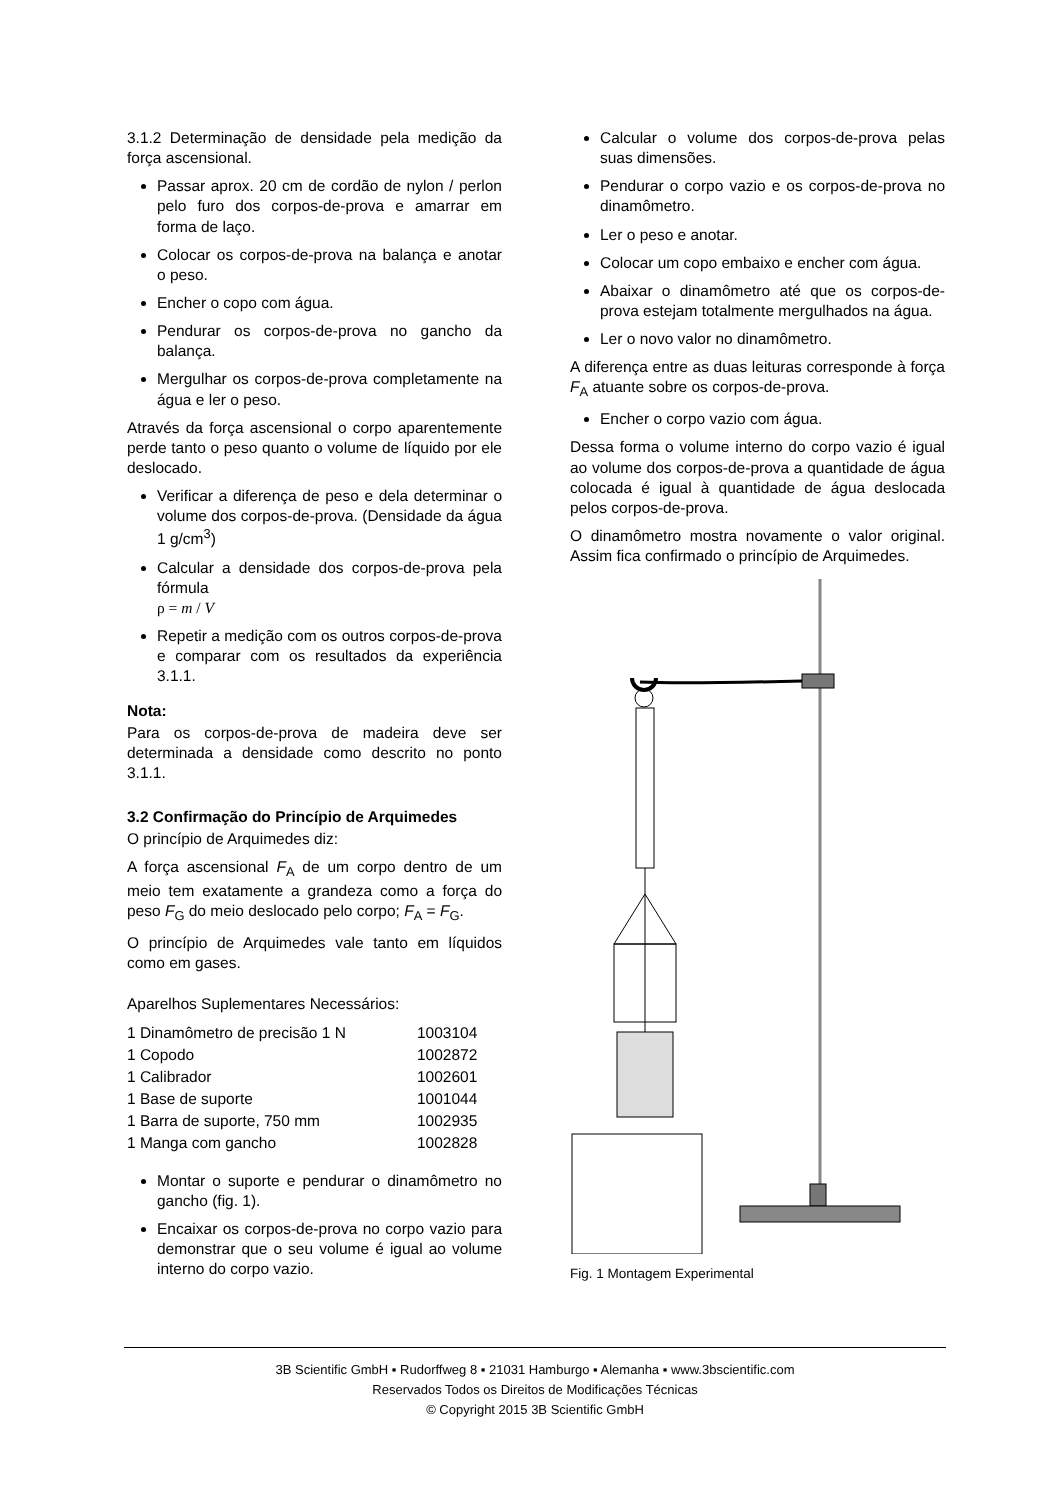3.1.2 Determinação de densidade pela medição da força ascensional.
Passar aprox. 20 cm de cordão de nylon / perlon pelo furo dos corpos-de-prova e amarrar em forma de laço.
Colocar os corpos-de-prova na balança e anotar o peso.
Encher o copo com água.
Pendurar os corpos-de-prova no gancho da balança.
Mergulhar os corpos-de-prova completamente na água e ler o peso.
Através da força ascensional o corpo aparentemente perde tanto o peso quanto o volume de líquido por ele deslocado.
Verificar a diferença de peso e dela determinar o volume dos corpos-de-prova. (Densidade da água 1 g/cm<sup>3</sup>)
Calcular a densidade dos corpos-de-prova pela fórmula
ρ = m / V
Repetir a medição com os outros corpos-de-prova e comparar com os resultados da experiência 3.1.1.
Nota:
Para os corpos-de-prova de madeira deve ser determinada a densidade como descrito no ponto 3.1.1.
3.2 Confirmação do Princípio de Arquimedes
O princípio de Arquimedes diz:
A força ascensional F<sub>A</sub> de um corpo dentro de um meio tem exatamente a grandeza como a força do peso F<sub>G</sub> do meio deslocado pelo corpo; F<sub>A</sub> = F<sub>G</sub>.
O princípio de Arquimedes vale tanto em líquidos como em gases.
Aparelhos Suplementares Necessários:
| 1 Dinamômetro de precisão 1 N | 1003104 |
| 1 Copodo | 1002872 |
| 1 Calibrador | 1002601 |
| 1 Base de suporte | 1001044 |
| 1 Barra de suporte, 750 mm | 1002935 |
| 1 Manga com gancho | 1002828 |
Montar o suporte e pendurar o dinamômetro no gancho (fig. 1).
Encaixar os corpos-de-prova no corpo vazio para demonstrar que o seu volume é igual ao volume interno do corpo vazio.
Calcular o volume dos corpos-de-prova pelas suas dimensões.
Pendurar o corpo vazio e os corpos-de-prova no dinamômetro.
Ler o peso e anotar.
Colocar um copo embaixo e encher com água.
Abaixar o dinamômetro até que os corpos-de-prova estejam totalmente mergulhados na água.
Ler o novo valor no dinamômetro.
A diferença entre as duas leituras corresponde à força F<sub>A</sub> atuante sobre os corpos-de-prova.
Encher o corpo vazio com água.
Dessa forma o volume interno do corpo vazio é igual ao volume dos corpos-de-prova a quantidade de água colocada é igual à quantidade de água deslocada pelos corpos-de-prova.
O dinamômetro mostra novamente o valor original. Assim fica confirmado o princípio de Arquimedes.
Fig. 1 Montagem Experimental
3B Scientific GmbH ▪ Rudorffweg 8 ▪ 21031 Hamburgo ▪ Alemanha ▪ www.3bscientific.com
Reservados Todos os Direitos de Modificações Técnicas
© Copyright 2015 3B Scientific GmbH